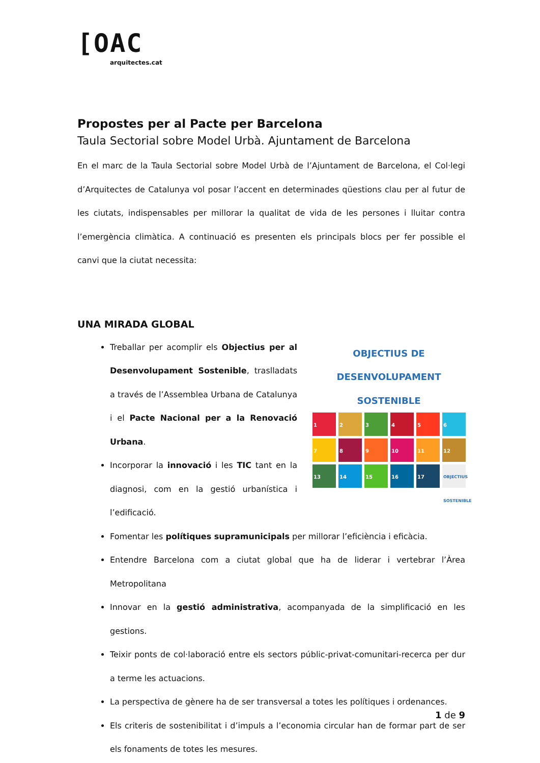[OAC
arquitectes.cat
Propostes per al Pacte per Barcelona
Taula Sectorial sobre Model Urbà. Ajuntament de Barcelona
En el marc de la Taula Sectorial sobre Model Urbà de l’Ajuntament de Barcelona, el Col·legi d’Arquitectes de Catalunya vol posar l’accent en determinades qüestions clau per al futur de les ciutats, indispensables per millorar la qualitat de vida de les persones i lluitar contra l’emergència climàtica. A continuació es presenten els principals blocs per fer possible el canvi que la ciutat necessita:
UNA MIRADA GLOBAL
OBJECTIUS DE DESENVOLUPAMENT SOSTENIBLE
1
2
3
4
5
6
7
8
9
10
11
12
13
14
15
16
17
OBJECTIUS SOSTENIBLE
Treballar per acomplir els Objectius per al Desenvolupament Sostenible, traslladats a través de l’Assemblea Urbana de Catalunya i el Pacte Nacional per a la Renovació Urbana.
Incorporar la innovació i les TIC tant en la diagnosi, com en la gestió urbanística i l’edificació.
Fomentar les polítiques supramunicipals per millorar l’eficiència i eficàcia.
Entendre Barcelona com a ciutat global que ha de liderar i vertebrar l’Àrea Metropolitana
Innovar en la gestió administrativa, acompanyada de la simplificació en les gestions.
Teixir ponts de col·laboració entre els sectors públic-privat-comunitari-recerca per dur a terme les actuacions.
La perspectiva de gènere ha de ser transversal a totes les polítiques i ordenances.
Els criteris de sostenibilitat i d’impuls a l’economia circular han de formar part de ser els fonaments de totes les mesures.
1 de 9